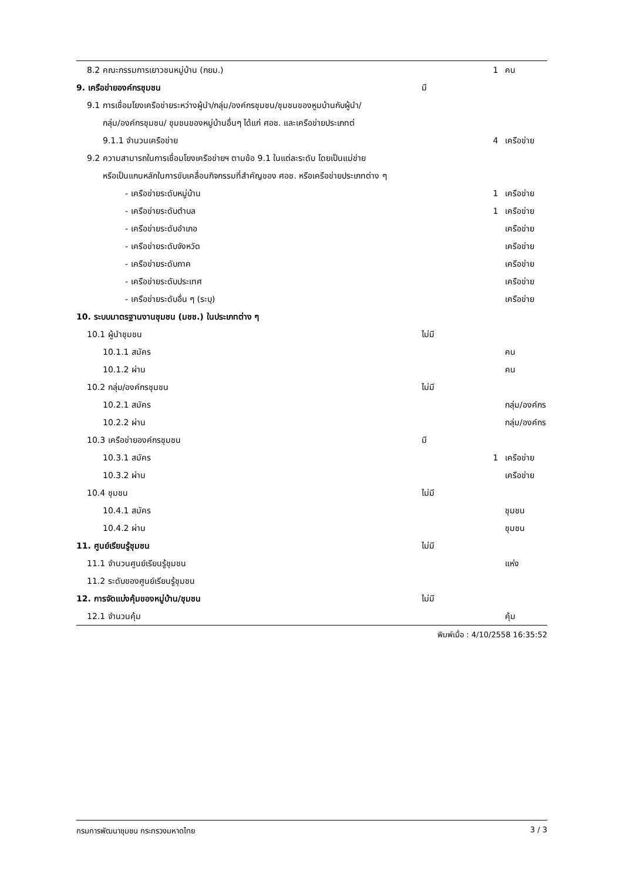| 8.2 คณะกรรมการเยาวชนหมู่บ้าน (กยม.) | | 1 | คน |
| 9. เครือข่ายองค์กรชุมชน | มี | | |
| 9.1 การเชื่อมโยงเครือข่ายระหว่างผู้นำ/กลุ่ม/องค์กรชุมชน/ชุมชนของหูมบ้านกับผู้นำ/ | | | |
| กลุ่ม/องค์กรชุมชน/ ชุมชนของหมู่บ้านอื่นๆ ได้แก่ ศอช. และเครือข่ายประเภทต่ | | | |
| 9.1.1 จำนวนเครือข่าย | | 4 | เครือข่าย |
| 9.2 ความสามารถในการเชื่อมโยงเครือข่ายฯ ตามข้อ 9.1 ในแต่ละระดับ โดยเป็นแม่ข่าย | | | |
| หรือเป็นแกนหลักในการขับเคลื่อนกิจกรรมที่สำคัญของ ศอช. หรือเครือข่ายประเภทต่าง ๆ | | | |
| - เครือข่ายระดับหมู่บ้าน | | 1 | เครือข่าย |
| - เครือข่ายระดับตำบล | | 1 | เครือข่าย |
| - เครือข่ายระดับอำเภอ | | | เครือข่าย |
| - เครือข่ายระดับจังหวัด | | | เครือข่าย |
| - เครือข่ายระดับภาค | | | เครือข่าย |
| - เครือข่ายระดับประเทศ | | | เครือข่าย |
| - เครือข่ายระดับอื่น ๆ (ระบุ) | | | เครือข่าย |
| 10. ระบบมาตรฐานงานชุมชน (มชช.) ในประเภทต่าง ๆ | | | |
| 10.1 ผู้นำชุมชน | ไม่มี | | |
| 10.1.1 สมัคร | | | คน |
| 10.1.2 ผ่าน | | | คน |
| 10.2 กลุ่ม/องค์กรชุมชน | ไม่มี | | |
| 10.2.1 สมัคร | | | กลุ่ม/องค์กร |
| 10.2.2 ผ่าน | | | กลุ่ม/องค์กร |
| 10.3 เครือข่ายองค์กรชุมชน | มี | | |
| 10.3.1 สมัคร | | 1 | เครือข่าย |
| 10.3.2 ผ่าน | | | เครือข่าย |
| 10.4 ชุมชน | ไม่มี | | |
| 10.4.1 สมัคร | | | ชุมชน |
| 10.4.2 ผ่าน | | | ชุมชน |
| 11. ศูนย์เรียนรู้ชุมชน | ไม่มี | | |
| 11.1 จำนวนศูนย์เรียนรู้ชุมชน | | | แห่ง |
| 11.2 ระดับของศูนย์เรียนรู้ชุมชน | | | |
| 12. การจัดแบ่งคุ้มของหมู่บ้าน/ชุมชน | ไม่มี | | |
| 12.1 จำนวนคุ้ม | | | คุ้ม |
พิมพ์เมื่อ : 4/10/2558 16:35:52
กรมการพัฒนาชุมชน กระทรวงมหาดไทย 3 / 3